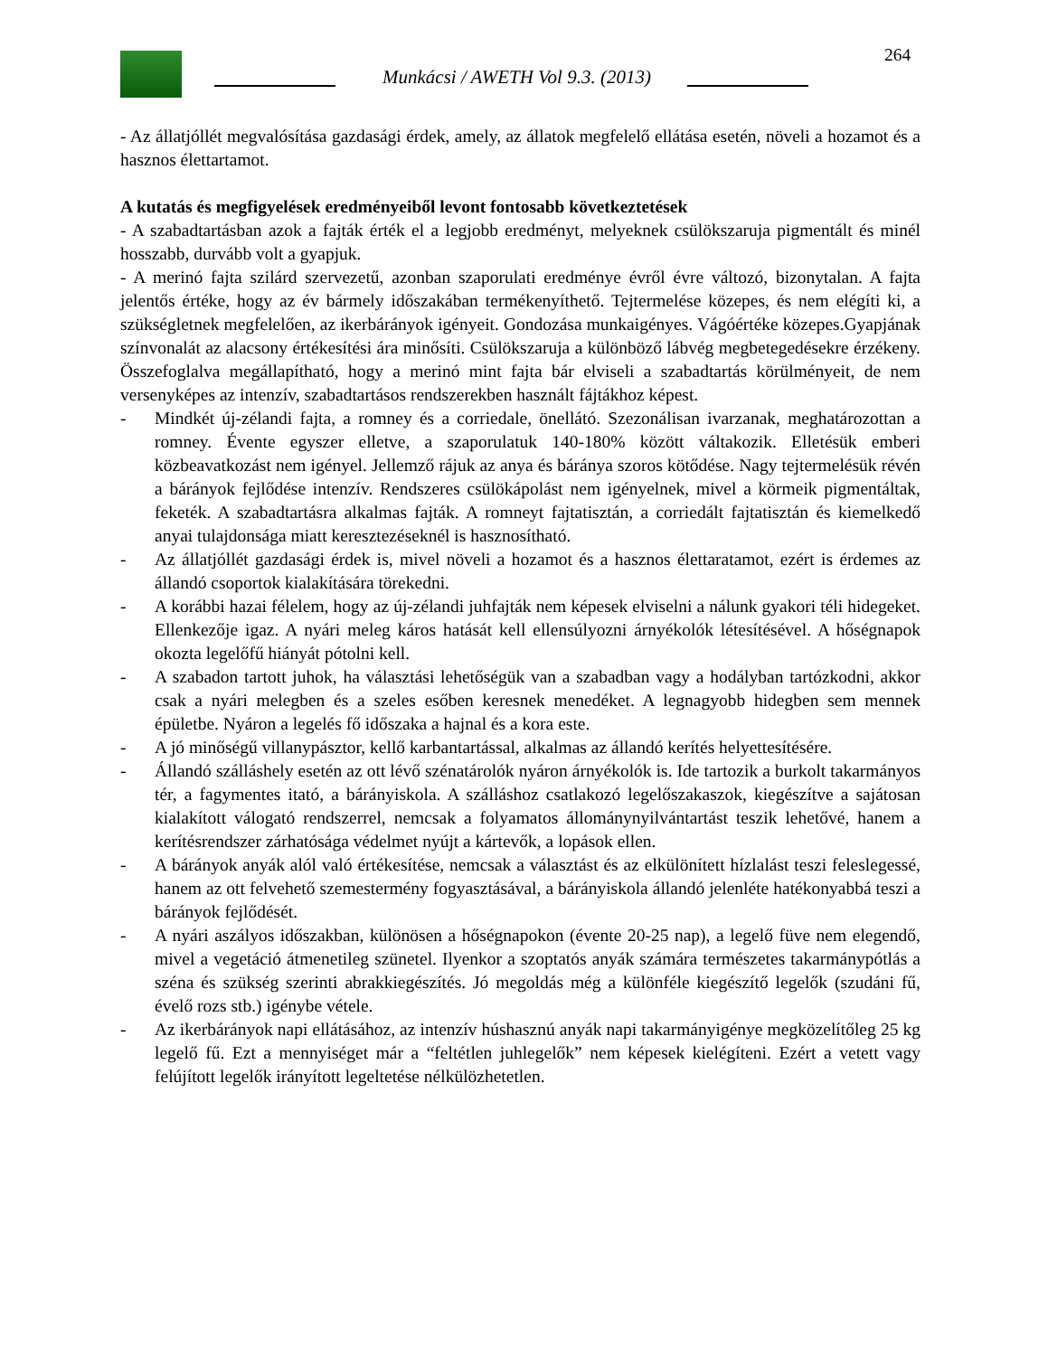264
Munkácsi / AWETH Vol 9.3. (2013)
- Az állatjóllét megvalósítása gazdasági érdek, amely, az állatok megfelelő ellátása esetén, növeli a hozamot és a hasznos élettartamot.
A kutatás és megfigyelések eredményeiből levont fontosabb következtetések
- A szabadtartásban azok a fajták érték el a legjobb eredményt, melyeknek csülökszaruja pigmentált és minél hosszabb, durvább volt a gyapjuk.
- A merinó fajta szilárd szervezetű, azonban szaporulati eredménye évről évre változó, bizonytalan. A fajta jelentős értéke, hogy az év bármely időszakában termékenyíthető. Tejtermelése közepes, és nem elégíti ki, a szükségletnek megfelelően, az ikerbárányok igényeit. Gondozása munkaigényes. Vágóértéke közepes.Gyapjának színvonalát az alacsony értékesítési ára minősíti. Csülökszaruja a különböző lábvég megbetegedésekre érzékeny. Összefoglalva megállapítható, hogy a merinó mint fajta bár elviseli a szabadtartás körülményeit, de nem versenyképes az intenzív, szabadtartásos rendszerekben használt fájtákhoz képest.
- Mindkét új-zélandi fajta, a romney és a corriedale, önellátó. Szezonálisan ivarzanak, meghatározottan a romney. Évente egyszer elletve, a szaporulatuk 140-180% között váltakozik. Elletésük emberi közbeavatkozást nem igényel. Jellemző rájuk az anya és báránya szoros kötődése. Nagy tejtermelésük révén a bárányok fejlődése intenzív. Rendszeres csülökápolást nem igényelnek, mivel a körmeik pigmentáltak, feketék. A szabadtartásra alkalmas fajták. A romneyt fajtatisztán, a corriedált fajtatisztán és kiemelkedő anyai tulajdonsága miatt keresztezéseknél is hasznosítható.
- Az állatjóllét gazdasági érdek is, mivel növeli a hozamot és a hasznos élettaratamot, ezért is érdemes az állandó csoportok kialakítására törekedni.
- A korábbi hazai félelem, hogy az új-zélandi juhfajták nem képesek elviselni a nálunk gyakori téli hidegeket. Ellenkezője igaz. A nyári meleg káros hatását kell ellensúlyozni árnyékolók létesítésével. A hőségnapok okozta legelőfű hiányát pótolni kell.
- A szabadon tartott juhok, ha választási lehetőségük van a szabadban vagy a hodályban tartózkodni, akkor csak a nyári melegben és a szeles esőben keresnek menedéket. A legnagyobb hidegben sem mennek épületbe. Nyáron a legelés fő időszaka a hajnal és a kora este.
- A jó minőségű villanypásztor, kellő karbantartással, alkalmas az állandó kerítés helyettesítésére.
- Állandó szálláshely esetén az ott lévő szénatárolók nyáron árnyékolók is. Ide tartozik a burkolt takarmányos tér, a fagymentes itató, a bárányiskola. A szálláshoz csatlakozó legelőszakaszok, kiegészítve a sajátosan kialakított válogató rendszerrel, nemcsak a folyamatos állománynyilvántartást teszik lehetővé, hanem a kerítésrendszer zárhatósága védelmet nyújt a kártevők, a lopások ellen.
- A bárányok anyák alól való értékesítése, nemcsak a választást és az elkülönített hízlalást teszi feleslegessé, hanem az ott felvehető szemestermény fogyasztásával, a bárányiskola állandó jelenléte hatékonyabbá teszi a bárányok fejlődését.
- A nyári aszályos időszakban, különösen a hőségnapokon (évente 20-25 nap), a legelő füve nem elegendő, mivel a vegetáció átmenetileg szünetel. Ilyenkor a szoptatós anyák számára természetes takarmánypótlás a széna és szükség szerinti abrakkiegészítés. Jó megoldás még a különféle kiegészítő legelők (szudáni fű, évelő rozs stb.) igénybe vétele.
- Az ikerbárányok napi ellátásához, az intenzív húshasznú anyák napi takarmányigénye megközelítőleg 25 kg legelő fű. Ezt a mennyiséget már a “feltétlen juhlegelők” nem képesek kielégíteni. Ezért a vetett vagy felújított legelők irányított legeltetése nélkülözhetetlen.